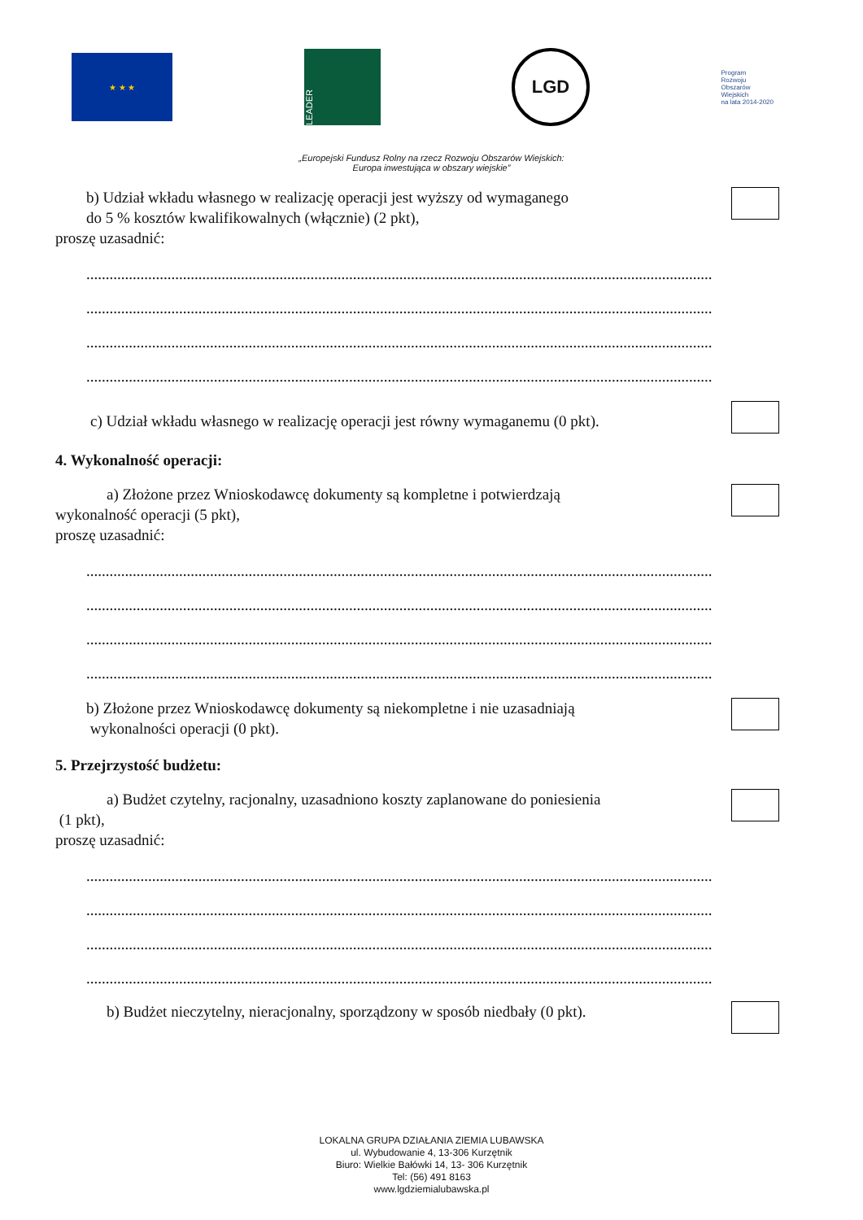★ ★ ★
LEADER
LGD
Program
Rozwoju
Obszarów
Wiejskich
na lata 2014-2020
„Europejski Fundusz Rolny na rzecz Rozwoju Obszarów Wiejskich:
Europa inwestująca w obszary wiejskie”
b) Udział wkładu własnego w realizację operacji jest wyższy od wymaganego
do 5 % kosztów kwalifikowalnych (włącznie) (2 pkt),
proszę uzasadnić:
....................................................................................................................................................................
....................................................................................................................................................................
....................................................................................................................................................................
....................................................................................................................................................................
c) Udział wkładu własnego w realizację operacji jest równy wymaganemu (0 pkt).
4. Wykonalność operacji:
a) Złożone przez Wnioskodawcę dokumenty są kompletne i potwierdzają
wykonalność operacji (5 pkt),
proszę uzasadnić:
....................................................................................................................................................................
....................................................................................................................................................................
....................................................................................................................................................................
....................................................................................................................................................................
b) Złożone przez Wnioskodawcę dokumenty są niekompletne i nie uzasadniają
wykonalności operacji (0 pkt).
5. Przejrzystość budżetu:
a) Budżet czytelny, racjonalny, uzasadniono koszty zaplanowane do poniesienia
(1 pkt),
proszę uzasadnić:
....................................................................................................................................................................
....................................................................................................................................................................
....................................................................................................................................................................
....................................................................................................................................................................
b) Budżet nieczytelny, nieracjonalny, sporządzony w sposób niedbały (0 pkt).
LOKALNA GRUPA DZIAŁANIA ZIEMIA LUBAWSKA
ul. Wybudowanie 4, 13-306 Kurzętnik
Biuro: Wielkie Bałówki 14, 13- 306 Kurzętnik
Tel: (56) 491 8163
www.lgdziemialubawska.pl